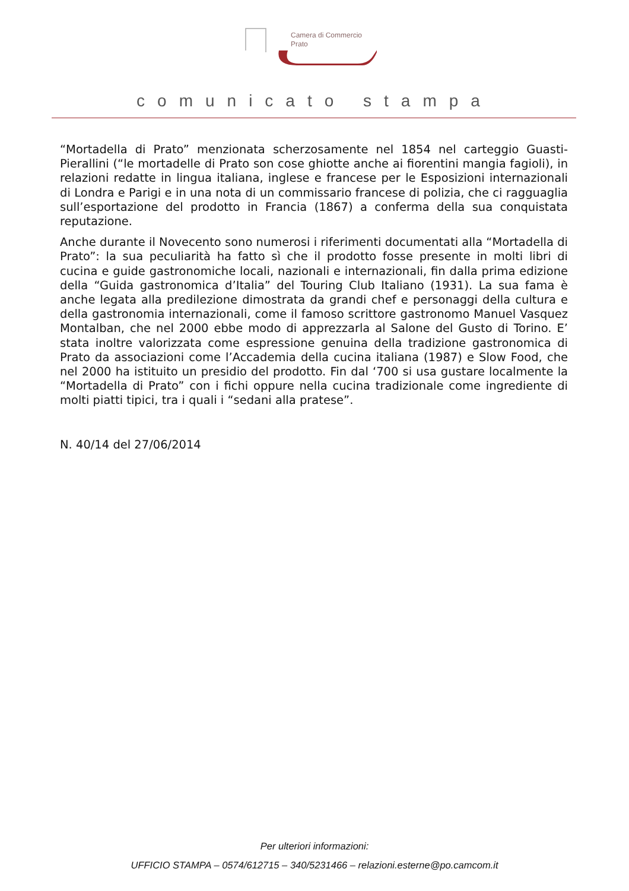Camera di Commercio
Prato
comunicato stampa
“Mortadella di Prato” menzionata scherzosamente nel 1854 nel carteggio Guasti-Pierallini (“le mortadelle di Prato son cose ghiotte anche ai fiorentini mangia fagioli), in relazioni redatte in lingua italiana, inglese e francese per le Esposizioni internazionali di Londra e Parigi e in una nota di un commissario francese di polizia, che ci ragguaglia sull’esportazione del prodotto in Francia (1867) a conferma della sua conquistata reputazione.
Anche durante il Novecento sono numerosi i riferimenti documentati alla “Mortadella di Prato”: la sua peculiarità ha fatto sì che il prodotto fosse presente in molti libri di cucina e guide gastronomiche locali, nazionali e internazionali, fin dalla prima edizione della “Guida gastronomica d’Italia” del Touring Club Italiano (1931). La sua fama è anche legata alla predilezione dimostrata da grandi chef e personaggi della cultura e della gastronomia internazionali, come il famoso scrittore gastronomo Manuel Vasquez Montalban, che nel 2000 ebbe modo di apprezzarla al Salone del Gusto di Torino. E’ stata inoltre valorizzata come espressione genuina della tradizione gastronomica di Prato da associazioni come l’Accademia della cucina italiana (1987) e Slow Food, che nel 2000 ha istituito un presidio del prodotto. Fin dal ‘700 si usa gustare localmente la “Mortadella di Prato” con i fichi oppure nella cucina tradizionale come ingrediente di molti piatti tipici, tra i quali i “sedani alla pratese”.
N. 40/14 del 27/06/2014
Per ulteriori informazioni:
UFFICIO STAMPA – 0574/612715 – 340/5231466 – relazioni.esterne@po.camcom.it